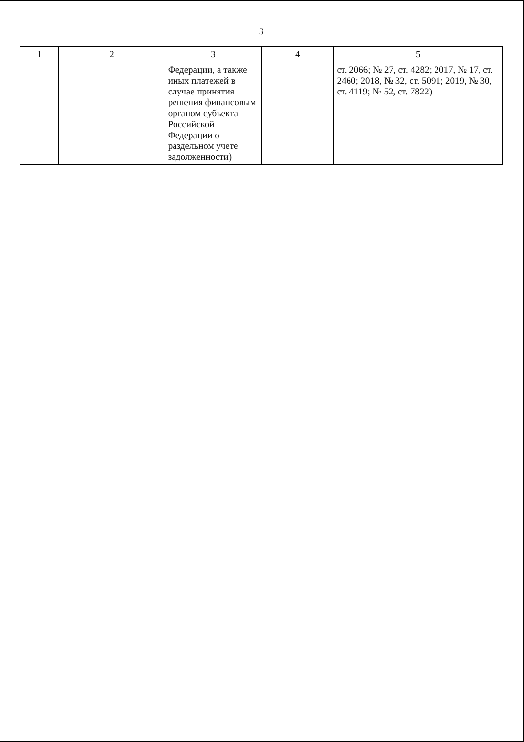3
| 1 | 2 | 3 | 4 | 5 |
| --- | --- | --- | --- | --- |
| | | Федерации, а также иных платежей в случае принятия решения финансовым органом субъекта Российской Федерации о раздельном учете задолженности) | | ст. 2066; № 27, ст. 4282; 2017, № 17, ст. 2460; 2018, № 32, ст. 5091; 2019, № 30, ст. 4119; № 52, ст. 7822) |